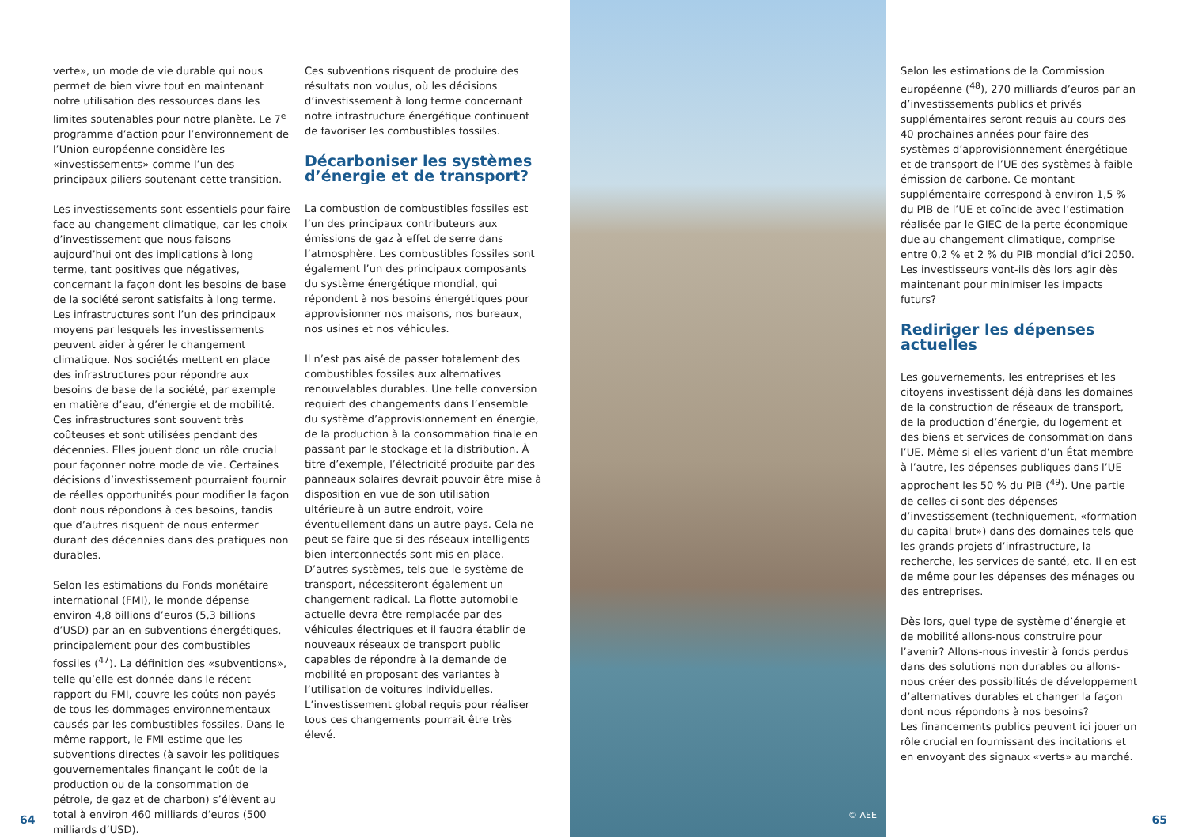verte», un mode de vie durable qui nous permet de bien vivre tout en maintenant notre utilisation des ressources dans les limites soutenables pour notre planète. Le 7<sup>e</sup> programme d’action pour l’environnement de l’Union européenne considère les «investissements» comme l’un des principaux piliers soutenant cette transition.
Les investissements sont essentiels pour faire face au changement climatique, car les choix d’investissement que nous faisons aujourd’hui ont des implications à long terme, tant positives que négatives, concernant la façon dont les besoins de base de la société seront satisfaits à long terme. Les infrastructures sont l’un des principaux moyens par lesquels les investissements peuvent aider à gérer le changement climatique. Nos sociétés mettent en place des infrastructures pour répondre aux besoins de base de la société, par exemple en matière d’eau, d’énergie et de mobilité. Ces infrastructures sont souvent très coûteuses et sont utilisées pendant des décennies. Elles jouent donc un rôle crucial pour façonner notre mode de vie. Certaines décisions d’investissement pourraient fournir de réelles opportunités pour modifier la façon dont nous répondons à ces besoins, tandis que d’autres risquent de nous enfermer durant des décennies dans des pratiques non durables.
Selon les estimations du Fonds monétaire international (FMI), le monde dépense environ 4,8 billions d’euros (5,3 billions d’USD) par an en subventions énergétiques, principalement pour des combustibles fossiles (<sup>47</sup>). La définition des «subventions», telle qu’elle est donnée dans le récent rapport du FMI, couvre les coûts non payés de tous les dommages environnementaux causés par les combustibles fossiles. Dans le même rapport, le FMI estime que les subventions directes (à savoir les politiques gouvernementales finançant le coût de la production ou de la consommation de pétrole, de gaz et de charbon) s’élèvent au total à environ 460 milliards d’euros (500 milliards d’USD).
Ces subventions risquent de produire des résultats non voulus, où les décisions d’investissement à long terme concernant notre infrastructure énergétique continuent de favoriser les combustibles fossiles.
Décarboniser les systèmes d’énergie et de transport?
La combustion de combustibles fossiles est l’un des principaux contributeurs aux émissions de gaz à effet de serre dans l’atmosphère. Les combustibles fossiles sont également l’un des principaux composants du système énergétique mondial, qui répondent à nos besoins énergétiques pour approvisionner nos maisons, nos bureaux, nos usines et nos véhicules.
Il n’est pas aisé de passer totalement des combustibles fossiles aux alternatives renouvelables durables. Une telle conversion requiert des changements dans l’ensemble du système d’approvisionnement en énergie, de la production à la consommation finale en passant par le stockage et la distribution. À titre d’exemple, l’électricité produite par des panneaux solaires devrait pouvoir être mise à disposition en vue de son utilisation ultérieure à un autre endroit, voire éventuellement dans un autre pays. Cela ne peut se faire que si des réseaux intelligents bien interconnectés sont mis en place. D’autres systèmes, tels que le système de transport, nécessiteront également un changement radical. La flotte automobile actuelle devra être remplacée par des véhicules électriques et il faudra établir de nouveaux réseaux de transport public capables de répondre à la demande de mobilité en proposant des variantes à l’utilisation de voitures individuelles. L’investissement global requis pour réaliser tous ces changements pourrait être très élevé.
© AEE
Selon les estimations de la Commission européenne (<sup>48</sup>), 270 milliards d’euros par an d’investissements publics et privés supplémentaires seront requis au cours des 40 prochaines années pour faire des systèmes d’approvisionnement énergétique et de transport de l’UE des systèmes à faible émission de carbone. Ce montant supplémentaire correspond à environ 1,5 % du PIB de l’UE et coïncide avec l’estimation réalisée par le GIEC de la perte économique due au changement climatique, comprise entre 0,2 % et 2 % du PIB mondial d’ici 2050. Les investisseurs vont-ils dès lors agir dès maintenant pour minimiser les impacts futurs?
Rediriger les dépenses actuelles
Les gouvernements, les entreprises et les citoyens investissent déjà dans les domaines de la construction de réseaux de transport, de la production d’énergie, du logement et des biens et services de consommation dans l’UE. Même si elles varient d’un État membre à l’autre, les dépenses publiques dans l’UE approchent les 50 % du PIB (<sup>49</sup>). Une partie de celles-ci sont des dépenses d’investissement (techniquement, «formation du capital brut») dans des domaines tels que les grands projets d’infrastructure, la recherche, les services de santé, etc. Il en est de même pour les dépenses des ménages ou des entreprises.
Dès lors, quel type de système d’énergie et de mobilité allons-nous construire pour l’avenir? Allons-nous investir à fonds perdus dans des solutions non durables ou allons-nous créer des possibilités de développement d’alternatives durables et changer la façon dont nous répondons à nos besoins?
Les financements publics peuvent ici jouer un rôle crucial en fournissant des incitations et en envoyant des signaux «verts» au marché.
64 65